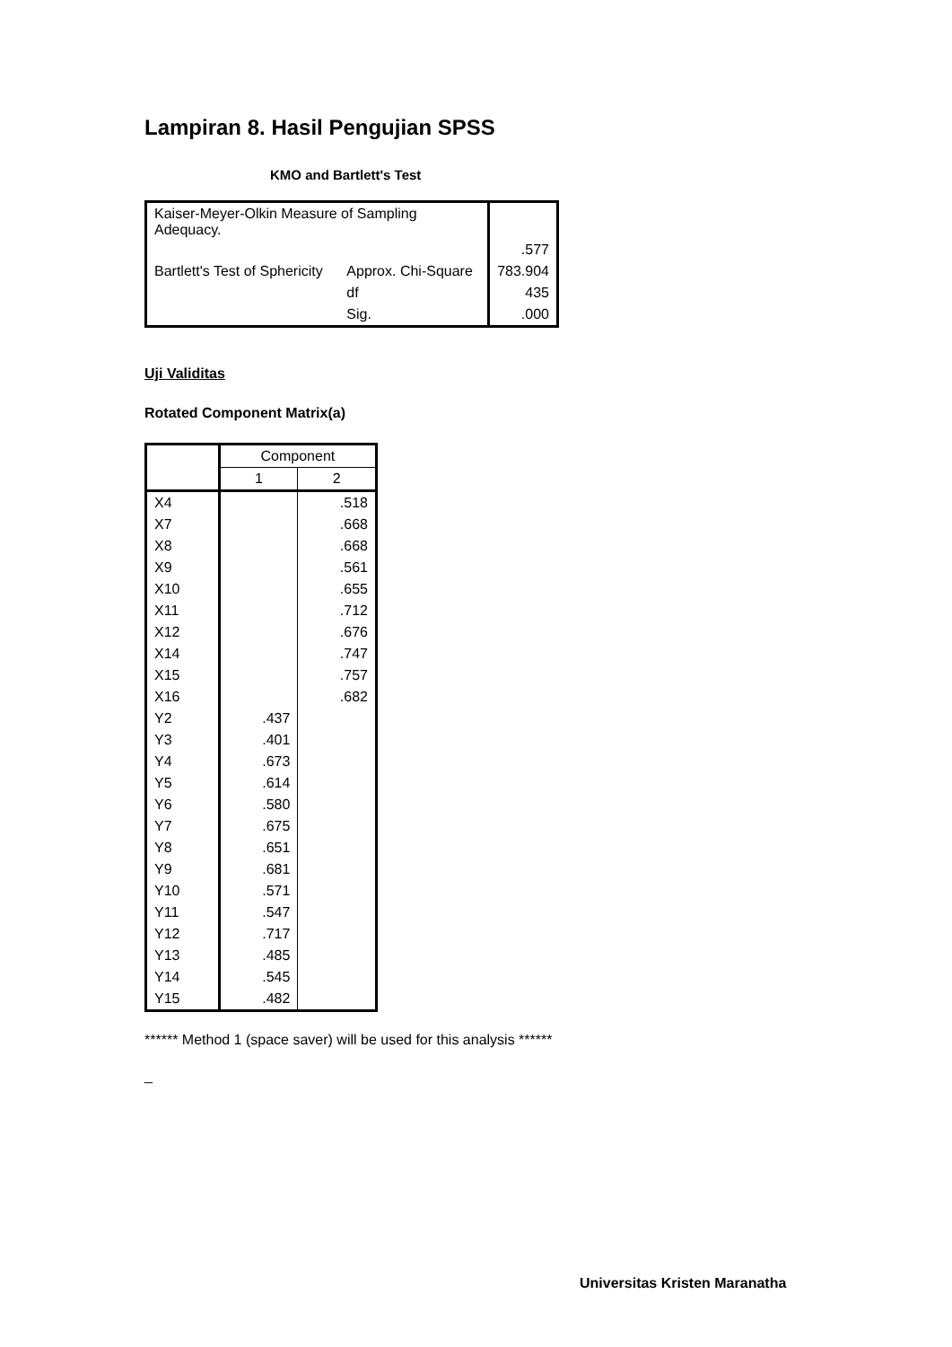Lampiran 8. Hasil Pengujian SPSS
KMO and Bartlett's Test
| Kaiser-Meyer-Olkin Measure of Sampling Adequacy. | | .577 |
| Bartlett's Test of Sphericity | Approx. Chi-Square | 783.904 |
| | df | 435 |
| | Sig. | .000 |
Uji Validitas
Rotated Component Matrix(a)
| | Component | |
| --- | --- | --- |
| | 1 | 2 |
| X4 | | .518 |
| X7 | | .668 |
| X8 | | .668 |
| X9 | | .561 |
| X10 | | .655 |
| X11 | | .712 |
| X12 | | .676 |
| X14 | | .747 |
| X15 | | .757 |
| X16 | | .682 |
| Y2 | .437 | |
| Y3 | .401 | |
| Y4 | .673 | |
| Y5 | .614 | |
| Y6 | .580 | |
| Y7 | .675 | |
| Y8 | .651 | |
| Y9 | .681 | |
| Y10 | .571 | |
| Y11 | .547 | |
| Y12 | .717 | |
| Y13 | .485 | |
| Y14 | .545 | |
| Y15 | .482 | |
****** Method 1 (space saver) will be used for this analysis ******
_
Universitas Kristen Maranatha